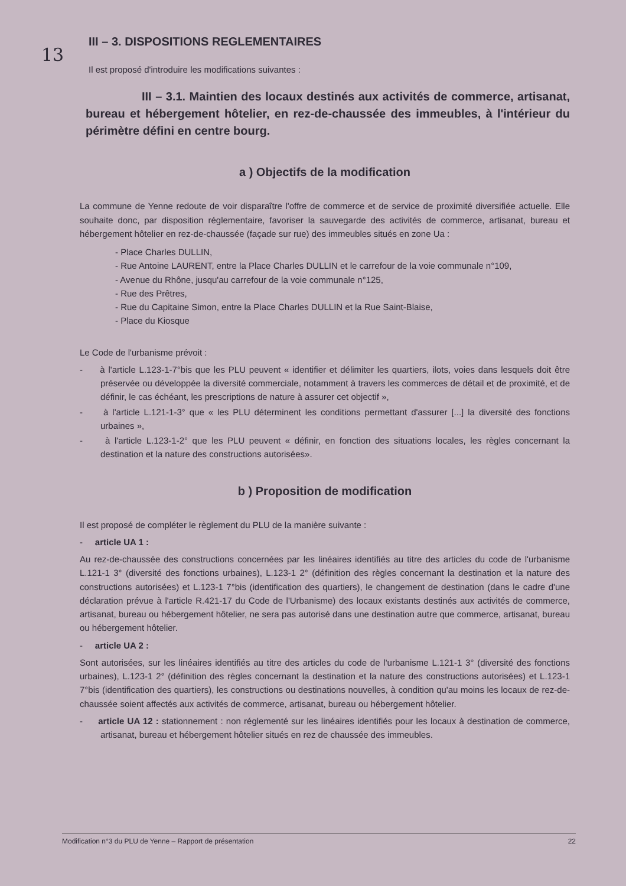13
III – 3. DISPOSITIONS REGLEMENTAIRES
Il est proposé d'introduire les modifications suivantes :
III – 3.1. Maintien des locaux destinés aux activités de commerce, artisanat, bureau et hébergement hôtelier, en rez-de-chaussée des immeubles, à l'intérieur du périmètre défini en centre bourg.
a ) Objectifs de la modification
La commune de Yenne redoute de voir disparaître l'offre de commerce et de service de proximité diversifiée actuelle. Elle souhaite donc, par disposition réglementaire, favoriser la sauvegarde des activités de commerce, artisanat, bureau et hébergement hôtelier en rez-de-chaussée (façade sur rue) des immeubles situés en zone Ua :
- Place Charles DULLIN,
- Rue Antoine LAURENT, entre la Place Charles DULLIN et le carrefour de la voie communale n°109,
- Avenue du Rhône, jusqu'au carrefour de la voie communale n°125,
- Rue des Prêtres,
- Rue du Capitaine Simon, entre la Place Charles DULLIN et la Rue Saint-Blaise,
- Place du Kiosque
Le Code de l'urbanisme prévoit :
- à l'article L.123-1-7°bis que les PLU peuvent « identifier et délimiter les quartiers, ilots, voies dans lesquels doit être préservée ou développée la diversité commerciale, notamment à travers les commerces de détail et de proximité, et de définir, le cas échéant, les prescriptions de nature à assurer cet objectif »,
- à l'article L.121-1-3° que « les PLU déterminent les conditions permettant d'assurer [...] la diversité des fonctions urbaines »,
- à l'article L.123-1-2° que les PLU peuvent « définir, en fonction des situations locales, les règles concernant la destination et la nature des constructions autorisées».
b ) Proposition de modification
Il est proposé de compléter le règlement du PLU de la manière suivante :
- article UA 1 :
Au rez-de-chaussée des constructions concernées par les linéaires identifiés au titre des articles du code de l'urbanisme L.121-1 3° (diversité des fonctions urbaines), L.123-1 2° (définition des règles concernant la destination et la nature des constructions autorisées) et L.123-1 7°bis (identification des quartiers), le changement de destination (dans le cadre d'une déclaration prévue à l'article R.421-17 du Code de l'Urbanisme) des locaux existants destinés aux activités de commerce, artisanat, bureau ou hébergement hôtelier, ne sera pas autorisé dans une destination autre que commerce, artisanat, bureau ou hébergement hôtelier.
- article UA 2 :
Sont autorisées, sur les linéaires identifiés au titre des articles du code de l'urbanisme L.121-1 3° (diversité des fonctions urbaines), L.123-1 2° (définition des règles concernant la destination et la nature des constructions autorisées) et L.123-1 7°bis (identification des quartiers), les constructions ou destinations nouvelles, à condition qu'au moins les locaux de rez-de-chaussée soient affectés aux activités de commerce, artisanat, bureau ou hébergement hôtelier.
- article UA 12 : stationnement : non réglementé sur les linéaires identifiés pour les locaux à destination de commerce, artisanat, bureau et hébergement hôtelier situés en rez de chaussée des immeubles.
Modification n°3 du PLU de Yenne – Rapport de présentation 22